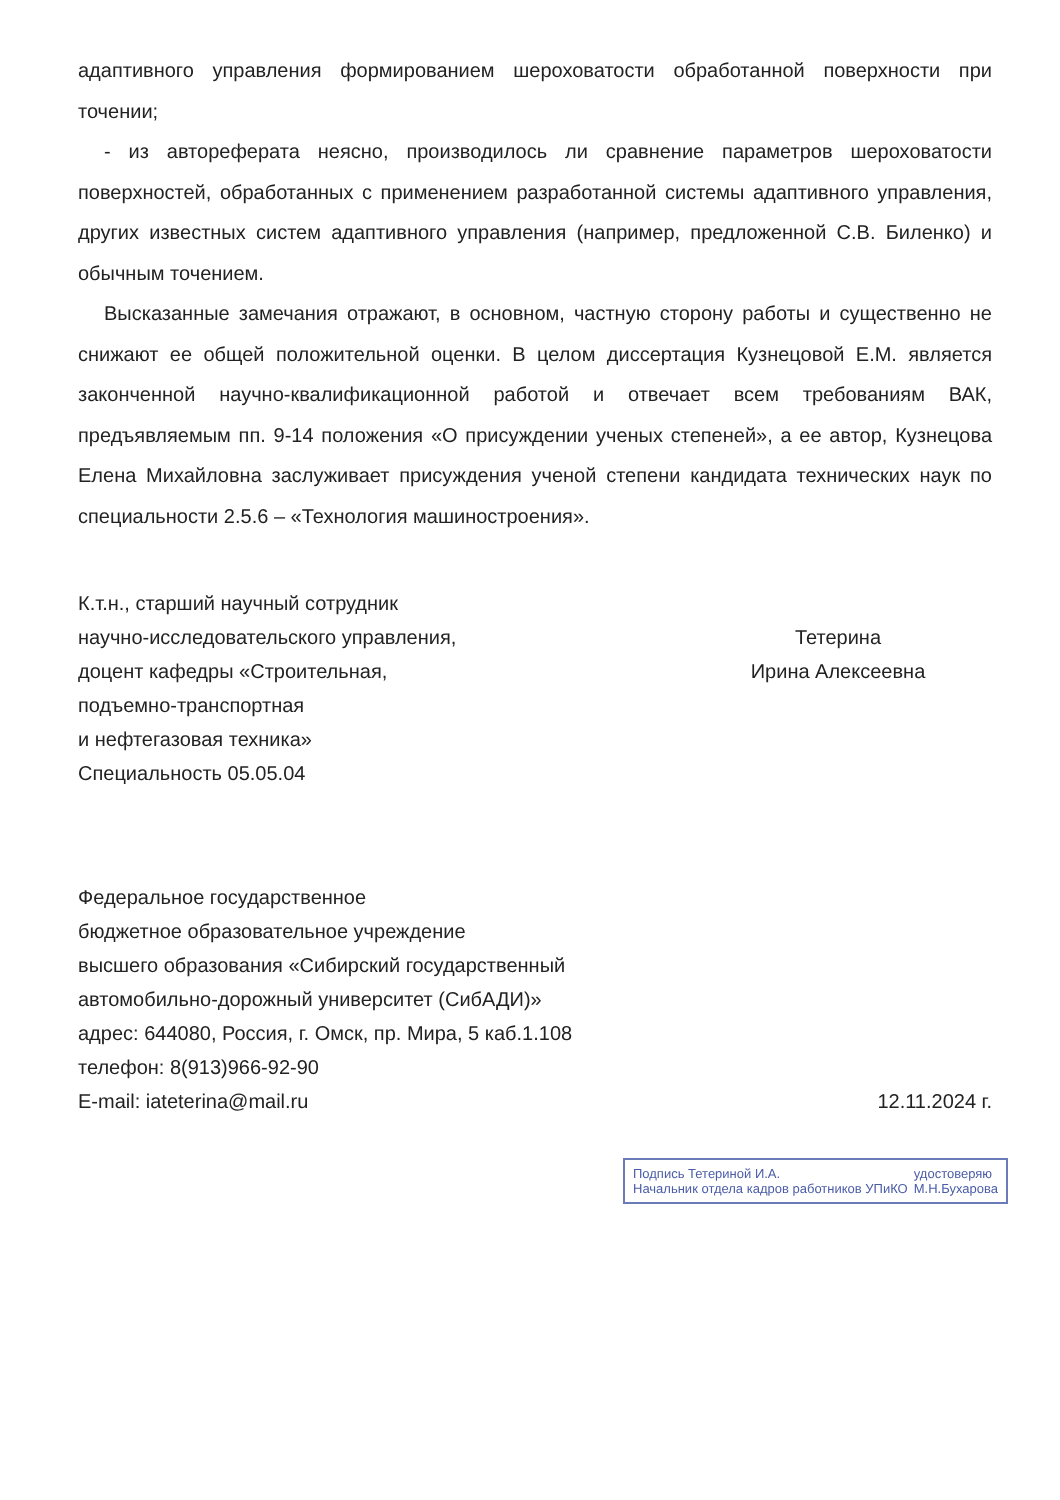адаптивного управления формированием шероховатости обработанной поверхности при точении;
- из автореферата неясно, производилось ли сравнение параметров шероховатости поверхностей, обработанных с применением разработанной системы адаптивного управления, других известных систем адаптивного управления (например, предложенной С.В. Биленко) и обычным точением.
Высказанные замечания отражают, в основном, частную сторону работы и существенно не снижают ее общей положительной оценки. В целом диссертация Кузнецовой Е.М. является законченной научно-квалификационной работой и отвечает всем требованиям ВАК, предъявляемым пп. 9-14 положения «О присуждении ученых степеней», а ее автор, Кузнецова Елена Михайловна заслуживает присуждения ученой степени кандидата технических наук по специальности 2.5.6 – «Технология машиностроения».
К.т.н., старший научный сотрудник
научно-исследовательского управления,
доцент кафедры «Строительная,
подъемно-транспортная
и нефтегазовая техника»
Специальность 05.05.04
Тетерина
Ирина Алексеевна
Федеральное государственное
бюджетное образовательное учреждение
высшего образования «Сибирский государственный
автомобильно-дорожный университет (СибАДИ)»
адрес: 644080, Россия, г. Омск, пр. Мира, 5 каб.1.108
телефон: 8(913)966-92-90
E-mail: iateterina@mail.ru
12.11.2024 г.
Подпись Тетериной И.А.
Начальник отдела кадров работников УПиКО
удостоверяю
М.Н.Бухарова